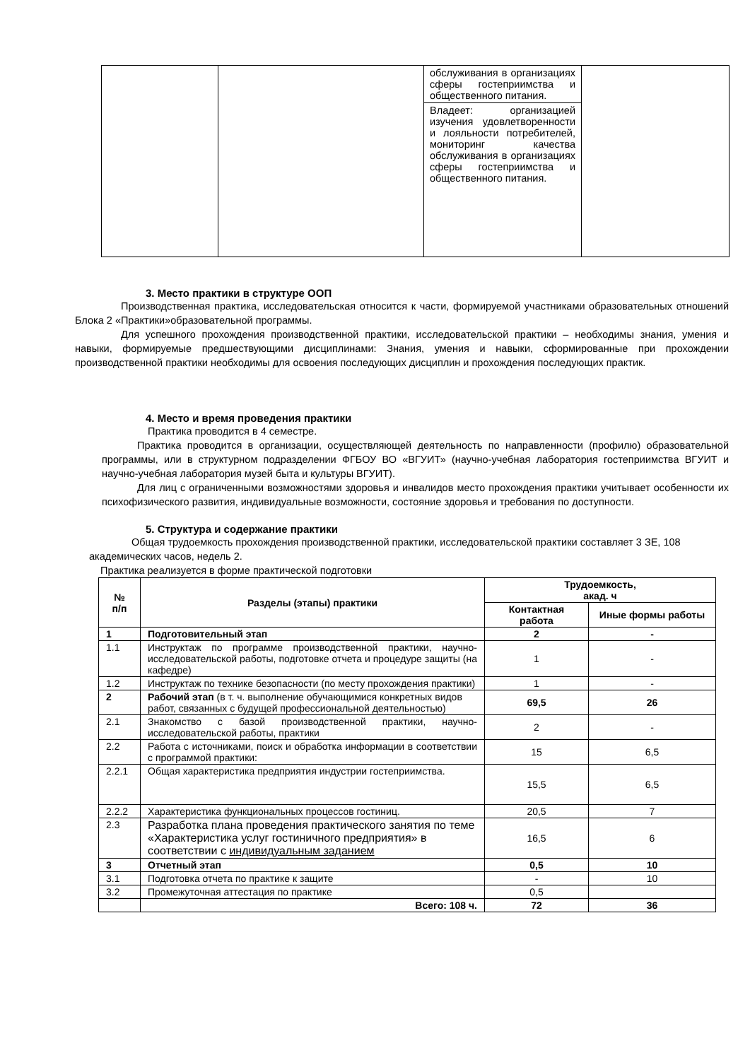| | | обслуживания в организациях сферы гостеприимства и общественного питания. Владеет: организацией изучения удовлетворенности и лояльности потребителей, мониторинг качества обслуживания в организациях сферы гостеприимства и общественного питания. | |
3. Место практики в структуре ООП
Производственная практика, исследовательская относится к части, формируемой участниками образовательных отношений Блока 2 «Практики»образовательной программы.
Для успешного прохождения производственной практики, исследовательской практики – необходимы знания, умения и навыки, формируемые предшествующими дисциплинами: Знания, умения и навыки, сформированные при прохождении производственной практики необходимы для освоения последующих дисциплин и прохождения последующих практик.
4. Место и время проведения практики
Практика проводится в 4 семестре.
Практика проводится в организации, осуществляющей деятельность по направленности (профилю) образовательной программы, или в структурном подразделении ФГБОУ ВО «ВГУИТ» (научно-учебная лаборатория гостеприимства ВГУИТ и научно-учебная лаборатория музей быта и культуры ВГУИТ).
Для лиц с ограниченными возможностями здоровья и инвалидов место прохождения практики учитывает особенности их психофизического развития, индивидуальные возможности, состояние здоровья и требования по доступности.
5. Структура и содержание практики
Общая трудоемкость прохождения производственной практики, исследовательской практики составляет 3 ЗЕ, 108 академических часов, недель 2.
Практика реализуется в форме практической подготовки
| № п/п | Разделы (этапы) практики | Трудоемкость, акад. ч | |
| --- | --- | --- | --- |
| | | Контактная работа | Иные формы работы |
| 1 | Подготовительный этап | 2 | - |
| 1.1 | Инструктаж по программе производственной практики, научно-исследовательской работы, подготовке отчета и процедуре защиты (на кафедре) | 1 | - |
| 1.2 | Инструктаж по технике безопасности (по месту прохождения практики) | 1 | - |
| 2 | Рабочий этап (в т. ч. выполнение обучающимися конкретных видов работ, связанных с будущей профессиональной деятельностью) | 69,5 | 26 |
| 2.1 | Знакомство с базой производственной практики, научно-исследовательской работы, практики | 2 | - |
| 2.2 | Работа с источниками, поиск и обработка информации в соответствии с программой практики: | 15 | 6,5 |
| 2.2.1 | Общая характеристика предприятия индустрии гостеприимства. | 15,5 | 6,5 |
| 2.2.2 | Характеристика функциональных процессов гостиниц. | 20,5 | 7 |
| 2.3 | Разработка плана проведения практического занятия по теме «Характеристика услуг гостиничного предприятия» в соответствии с индивидуальным заданием | 16,5 | 6 |
| 3 | Отчетный этап | 0,5 | 10 |
| 3.1 | Подготовка отчета по практике к защите | - | 10 |
| 3.2 | Промежуточная аттестация по практике | 0,5 | |
| | Всего: 108 ч. | 72 | 36 |